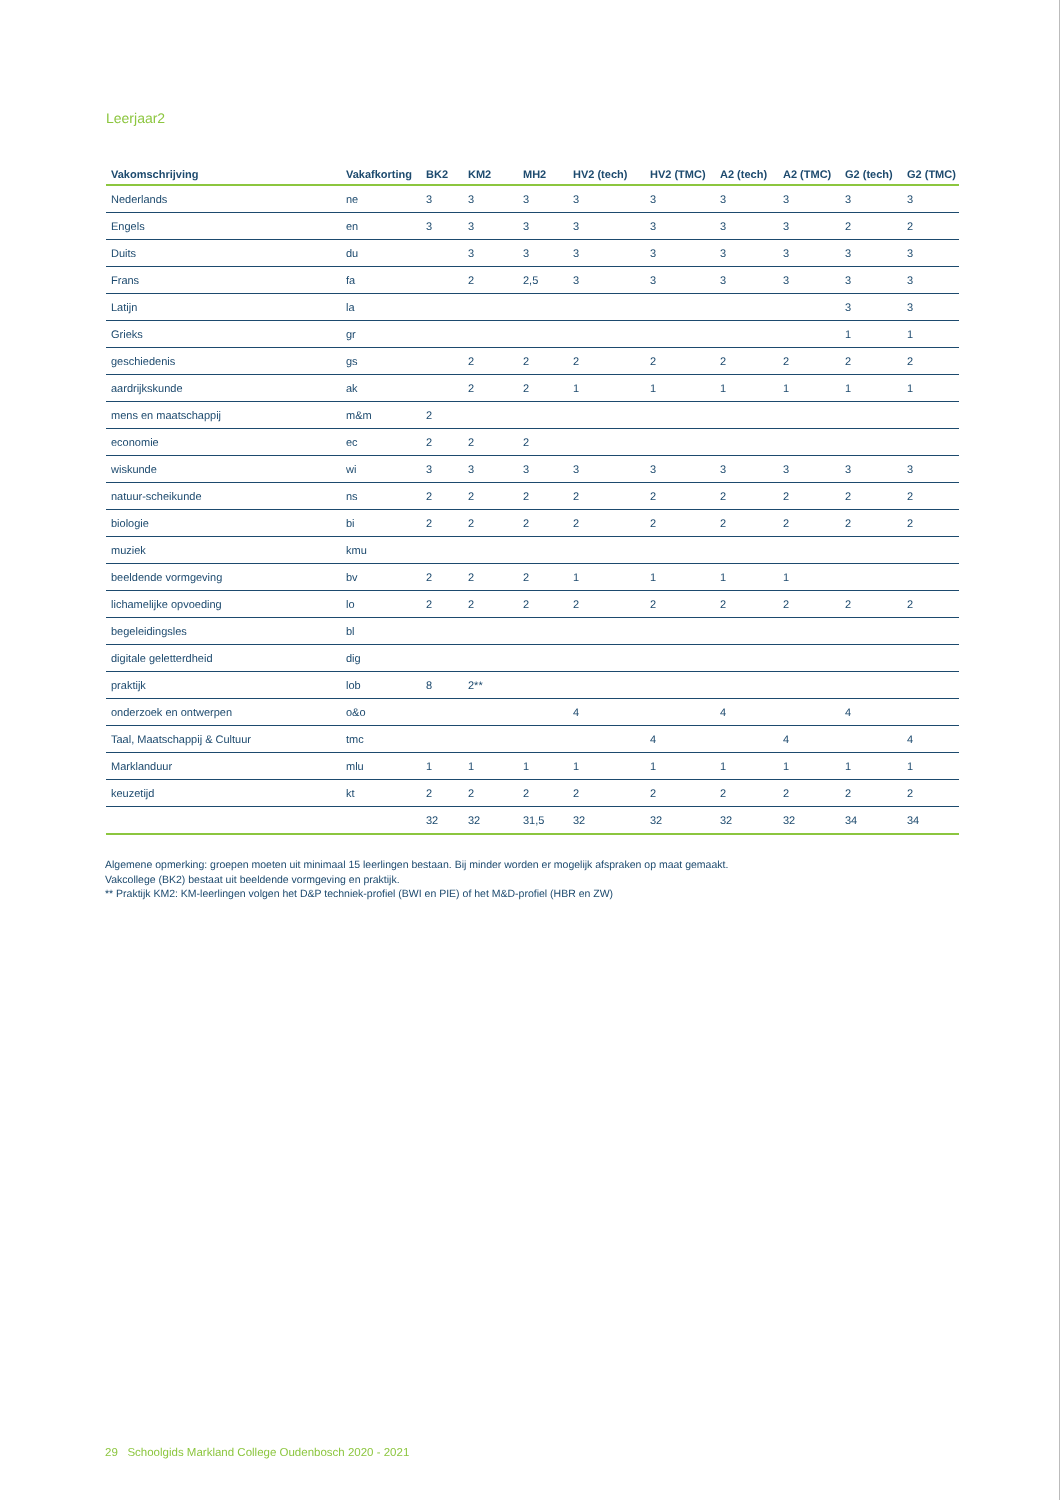Leerjaar2
| Vakomschrijving | Vakafkorting | BK2 | KM2 | MH2 | HV2 (tech) | HV2 (TMC) | A2 (tech) | A2 (TMC) | G2 (tech) | G2 (TMC) |
| --- | --- | --- | --- | --- | --- | --- | --- | --- | --- | --- |
| Nederlands | ne | 3 | 3 | 3 | 3 | 3 | 3 | 3 | 3 | 3 |
| Engels | en | 3 | 3 | 3 | 3 | 3 | 3 | 3 | 2 | 2 |
| Duits | du | | 3 | 3 | 3 | 3 | 3 | 3 | 3 | 3 |
| Frans | fa | | 2 | 2,5 | 3 | 3 | 3 | 3 | 3 | 3 |
| Latijn | la | | | | | | | | 3 | 3 |
| Grieks | gr | | | | | | | | 1 | 1 |
| geschiedenis | gs | | 2 | 2 | 2 | 2 | 2 | 2 | 2 | 2 |
| aardrijkskunde | ak | | 2 | 2 | 1 | 1 | 1 | 1 | 1 | 1 |
| mens en maatschappij | m&m | 2 | | | | | | | | |
| economie | ec | 2 | 2 | 2 | | | | | | |
| wiskunde | wi | 3 | 3 | 3 | 3 | 3 | 3 | 3 | 3 | 3 |
| natuur-scheikunde | ns | 2 | 2 | 2 | 2 | 2 | 2 | 2 | 2 | 2 |
| biologie | bi | 2 | 2 | 2 | 2 | 2 | 2 | 2 | 2 | 2 |
| muziek | kmu | | | | | | | | | |
| beeldende vormgeving | bv | 2 | 2 | 2 | 1 | 1 | 1 | 1 | | |
| lichamelijke opvoeding | lo | 2 | 2 | 2 | 2 | 2 | 2 | 2 | 2 | 2 |
| begeleidingsles | bl | | | | | | | | | |
| digitale geletterdheid | dig | | | | | | | | | |
| praktijk | lob | 8 | 2** | | | | | | | |
| onderzoek en ontwerpen | o&o | | | | 4 | | 4 | | 4 | |
| Taal, Maatschappij & Cultuur | tmc | | | | | 4 | | 4 | | 4 |
| Marklanduur | mlu | 1 | 1 | 1 | 1 | 1 | 1 | 1 | 1 | 1 |
| keuzetijd | kt | 2 | 2 | 2 | 2 | 2 | 2 | 2 | 2 | 2 |
| | | 32 | 32 | 31,5 | 32 | 32 | 32 | 32 | 34 | 34 |
Algemene opmerking: groepen moeten uit minimaal 15 leerlingen bestaan. Bij minder worden er mogelijk afspraken op maat gemaakt.
Vakcollege (BK2) bestaat uit beeldende vormgeving en praktijk.
** Praktijk KM2: KM-leerlingen volgen het D&P techniek-profiel (BWI en PIE) of het M&D-profiel (HBR en ZW)
29 Schoolgids Markland College Oudenbosch 2020 - 2021